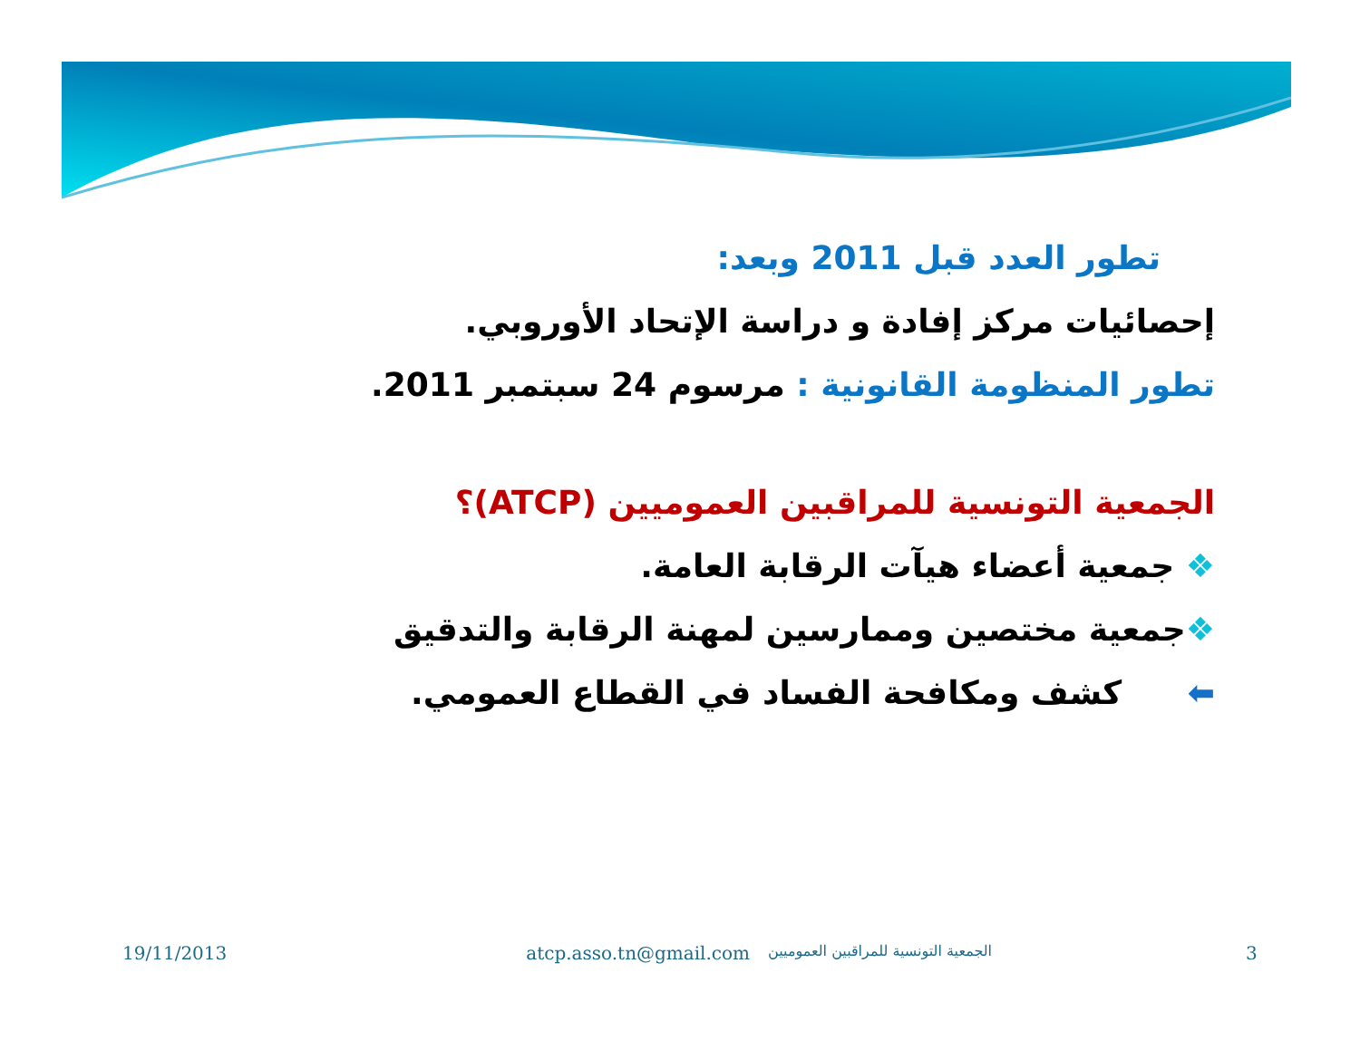تطور العدد قبل 2011 وبعد:
إحصائيات مركز إفادة و دراسة الإتحاد الأوروبي.
تطور المنظومة القانونية : مرسوم 24 سبتمبر 2011.
الجمعية التونسية للمراقبين العموميين (ATCP)؟
❖ جمعية أعضاء هيآت الرقابة العامة.
❖جمعية مختصين وممارسين لمهنة الرقابة والتدقيق
⬅ كشف ومكافحة الفساد في القطاع العمومي.
19/11/2013 atcp.asso.tn@gmail.com الجمعية التونسية للمراقبين العموميين 3